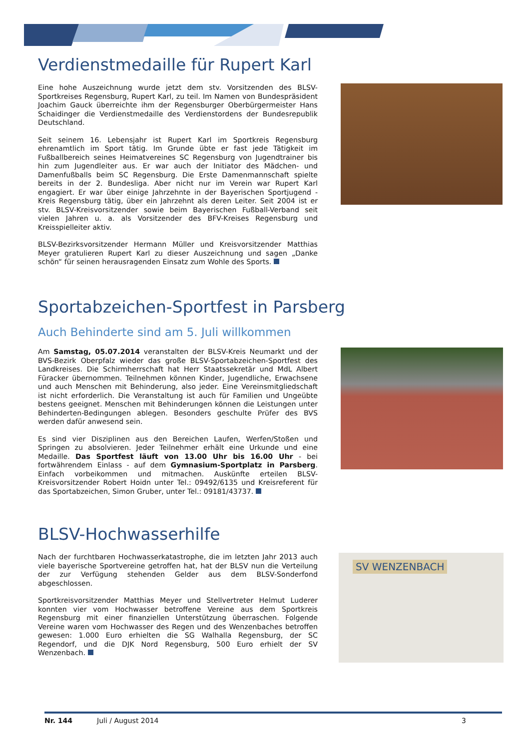Verdienstmedaille für Rupert Karl
Eine hohe Auszeichnung wurde jetzt dem stv. Vorsitzenden des BLSV-Sportkreises Regensburg, Rupert Karl, zu teil. Im Namen von Bundespräsident Joachim Gauck überreichte ihm der Regensburger Oberbürgermeister Hans Schaidinger die Verdienstmedaille des Verdienstordens der Bundesrepublik Deutschland.
Seit seinem 16. Lebensjahr ist Rupert Karl im Sportkreis Regensburg ehrenamtlich im Sport tätig. Im Grunde übte er fast jede Tätigkeit im Fußballbereich seines Heimatvereines SC Regensburg von Jugendtrainer bis hin zum Jugendleiter aus. Er war auch der Initiator des Mädchen- und Damenfußballs beim SC Regensburg. Die Erste Damenmannschaft spielte bereits in der 2. Bundesliga. Aber nicht nur im Verein war Rupert Karl engagiert. Er war über einige Jahrzehnte in der Bayerischen Sportjugend - Kreis Regensburg tätig, über ein Jahrzehnt als deren Leiter. Seit 2004 ist er stv. BLSV-Kreisvorsitzender sowie beim Bayerischen Fußball-Verband seit vielen Jahren u. a. als Vorsitzender des BFV-Kreises Regensburg und Kreisspielleiter aktiv.
BLSV-Bezirksvorsitzender Hermann Müller und Kreisvorsitzender Matthias Meyer gratulieren Rupert Karl zu dieser Auszeichnung und sagen „Danke schön“ für seinen herausragenden Einsatz zum Wohle des Sports.
Sportabzeichen-Sportfest in Parsberg
Auch Behinderte sind am 5. Juli willkommen
Am Samstag, 05.07.2014 veranstalten der BLSV-Kreis Neumarkt und der BVS-Bezirk Oberpfalz wieder das große BLSV-Sportabzeichen-Sportfest des Landkreises. Die Schirmherrschaft hat Herr Staatssekretär und MdL Albert Füracker übernommen. Teilnehmen können Kinder, Jugendliche, Erwachsene und auch Menschen mit Behinderung, also jeder. Eine Vereinsmitgliedschaft ist nicht erforderlich. Die Veranstaltung ist auch für Familien und Ungeübte bestens geeignet. Menschen mit Behinderungen können die Leistungen unter Behinderten-Bedingungen ablegen. Besonders geschulte Prüfer des BVS werden dafür anwesend sein.
Es sind vier Disziplinen aus den Bereichen Laufen, Werfen/Stoßen und Springen zu absolvieren. Jeder Teilnehmer erhält eine Urkunde und eine Medaille. Das Sportfest läuft von 13.00 Uhr bis 16.00 Uhr - bei fortwährendem Einlass - auf dem Gymnasium-Sportplatz in Parsberg. Einfach vorbeikommen und mitmachen. Auskünfte erteilen BLSV-Kreisvorsitzender Robert Hoidn unter Tel.: 09492/6135 und Kreisreferent für das Sportabzeichen, Simon Gruber, unter Tel.: 09181/43737.
BLSV-Hochwasserhilfe
Nach der furchtbaren Hochwasserkatastrophe, die im letzten Jahr 2013 auch viele bayerische Sportvereine getroffen hat, hat der BLSV nun die Verteilung der zur Verfügung stehenden Gelder aus dem BLSV-Sonderfond abgeschlossen.
Sportkreisvorsitzender Matthias Meyer und Stellvertreter Helmut Luderer konnten vier vom Hochwasser betroffene Vereine aus dem Sportkreis Regensburg mit einer finanziellen Unterstützung überraschen. Folgende Vereine waren vom Hochwasser des Regen und des Wenzenbaches betroffen gewesen: 1.000 Euro erhielten die SG Walhalla Regensburg, der SC Regendorf, und die DJK Nord Regensburg, 500 Euro erhielt der SV Wenzenbach.
SV WENZENBACH
Nr. 144 Juli / August 2014 3